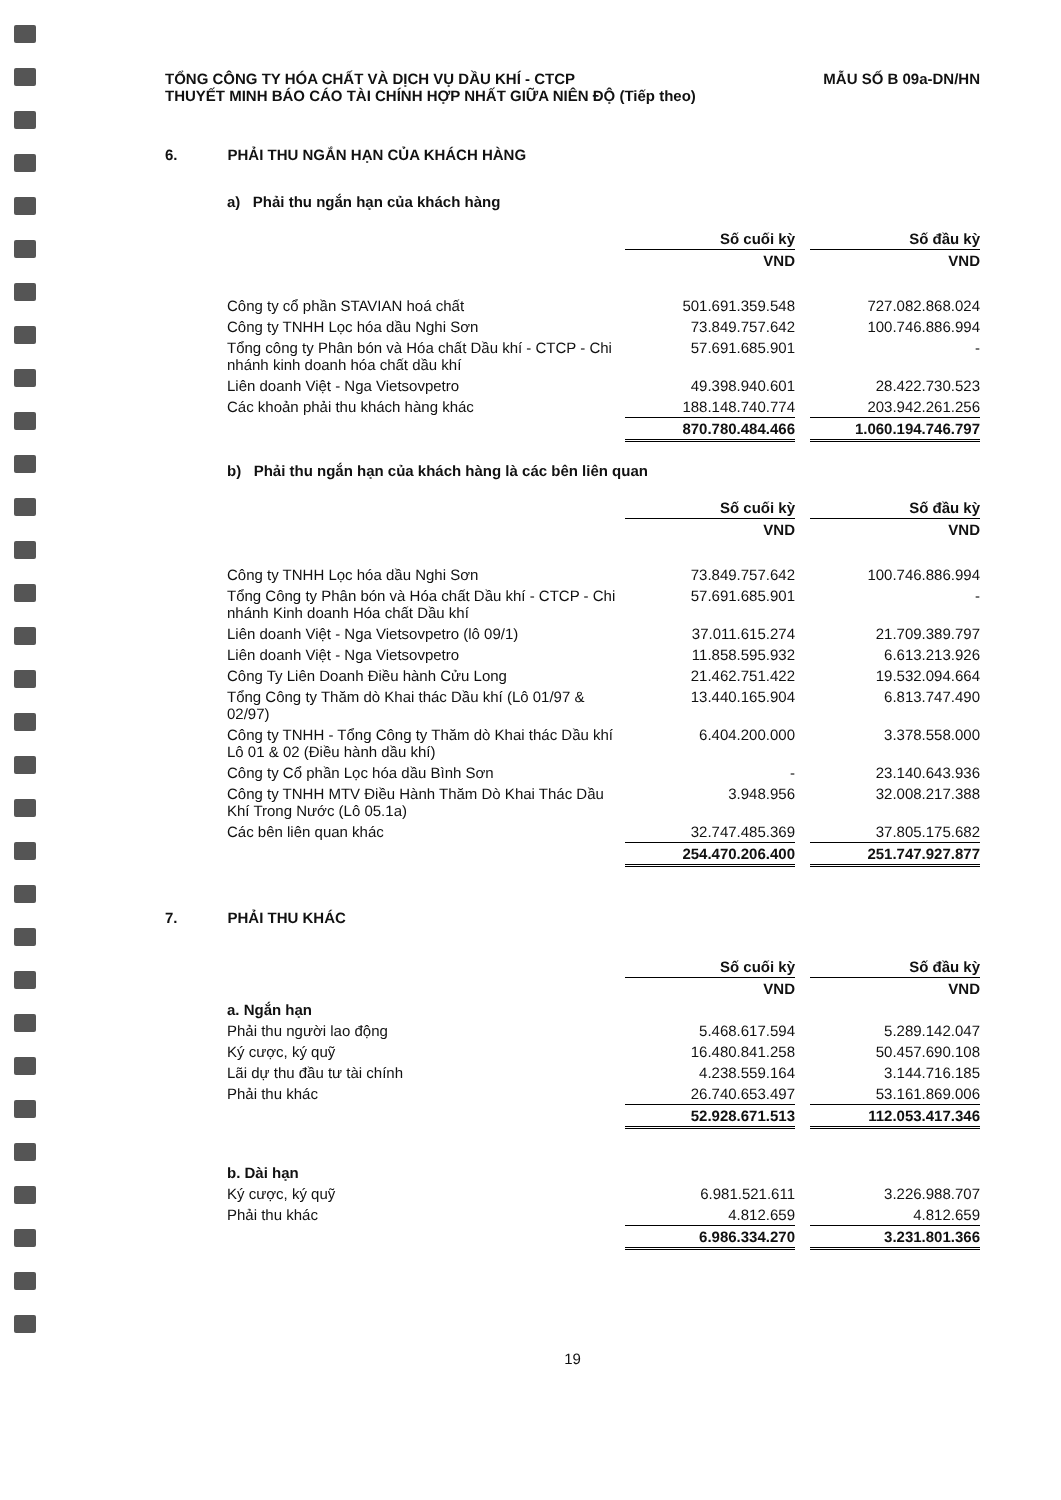TỔNG CÔNG TY HÓA CHẤT VÀ DỊCH VỤ DẦU KHÍ - CTCP
THUYẾT MINH BÁO CÁO TÀI CHÍNH HỢP NHẤT GIỮA NIÊN ĐỘ (Tiếp theo)
MẪU SỐ B 09a-DN/HN
6. PHẢI THU NGẮN HẠN CỦA KHÁCH HÀNG
a) Phải thu ngắn hạn của khách hàng
| | Số cuối kỳ | | Số đầu kỳ |
| | VND | | VND |
| Công ty cổ phần STAVIAN hoá chất | 501.691.359.548 | | 727.082.868.024 |
| Công ty TNHH Lọc hóa dầu Nghi Sơn | 73.849.757.642 | | 100.746.886.994 |
| Tổng công ty Phân bón và Hóa chất Dầu khí - CTCP - Chi nhánh kinh doanh hóa chất dầu khí | 57.691.685.901 | | - |
| Liên doanh Việt - Nga Vietsovpetro | 49.398.940.601 | | 28.422.730.523 |
| Các khoản phải thu khách hàng khác | 188.148.740.774 | | 203.942.261.256 |
| | 870.780.484.466 | | 1.060.194.746.797 |
b) Phải thu ngắn hạn của khách hàng là các bên liên quan
| | Số cuối kỳ | | Số đầu kỳ |
| | VND | | VND |
| Công ty TNHH Lọc hóa dầu Nghi Sơn | 73.849.757.642 | | 100.746.886.994 |
| Tổng Công ty Phân bón và Hóa chất Dầu khí - CTCP - Chi nhánh Kinh doanh Hóa chất Dầu khí | 57.691.685.901 | | - |
| Liên doanh Việt - Nga Vietsovpetro (lô 09/1) | 37.011.615.274 | | 21.709.389.797 |
| Liên doanh Việt - Nga Vietsovpetro | 11.858.595.932 | | 6.613.213.926 |
| Công Ty Liên Doanh Điều hành Cửu Long | 21.462.751.422 | | 19.532.094.664 |
| Tổng Công ty Thăm dò Khai thác Dầu khí (Lô 01/97 & 02/97) | 13.440.165.904 | | 6.813.747.490 |
| Công ty TNHH - Tổng Công ty Thăm dò Khai thác Dầu khí Lô 01 & 02 (Điều hành dầu khí) | 6.404.200.000 | | 3.378.558.000 |
| Công ty Cổ phần Lọc hóa dầu Bình Sơn | - | | 23.140.643.936 |
| Công ty TNHH MTV Điều Hành Thăm Dò Khai Thác Dầu Khí Trong Nước (Lô 05.1a) | 3.948.956 | | 32.008.217.388 |
| Các bên liên quan khác | 32.747.485.369 | | 37.805.175.682 |
| | 254.470.206.400 | | 251.747.927.877 |
7. PHẢI THU KHÁC
| | Số cuối kỳ | | Số đầu kỳ |
| | VND | | VND |
| a. Ngắn hạn | | | |
| Phải thu người lao động | 5.468.617.594 | | 5.289.142.047 |
| Ký cược, ký quỹ | 16.480.841.258 | | 50.457.690.108 |
| Lãi dự thu đầu tư tài chính | 4.238.559.164 | | 3.144.716.185 |
| Phải thu khác | 26.740.653.497 | | 53.161.869.006 |
| | 52.928.671.513 | | 112.053.417.346 |
| b. Dài hạn | | | |
| Ký cược, ký quỹ | 6.981.521.611 | | 3.226.988.707 |
| Phải thu khác | 4.812.659 | | 4.812.659 |
| | 6.986.334.270 | | 3.231.801.366 |
19